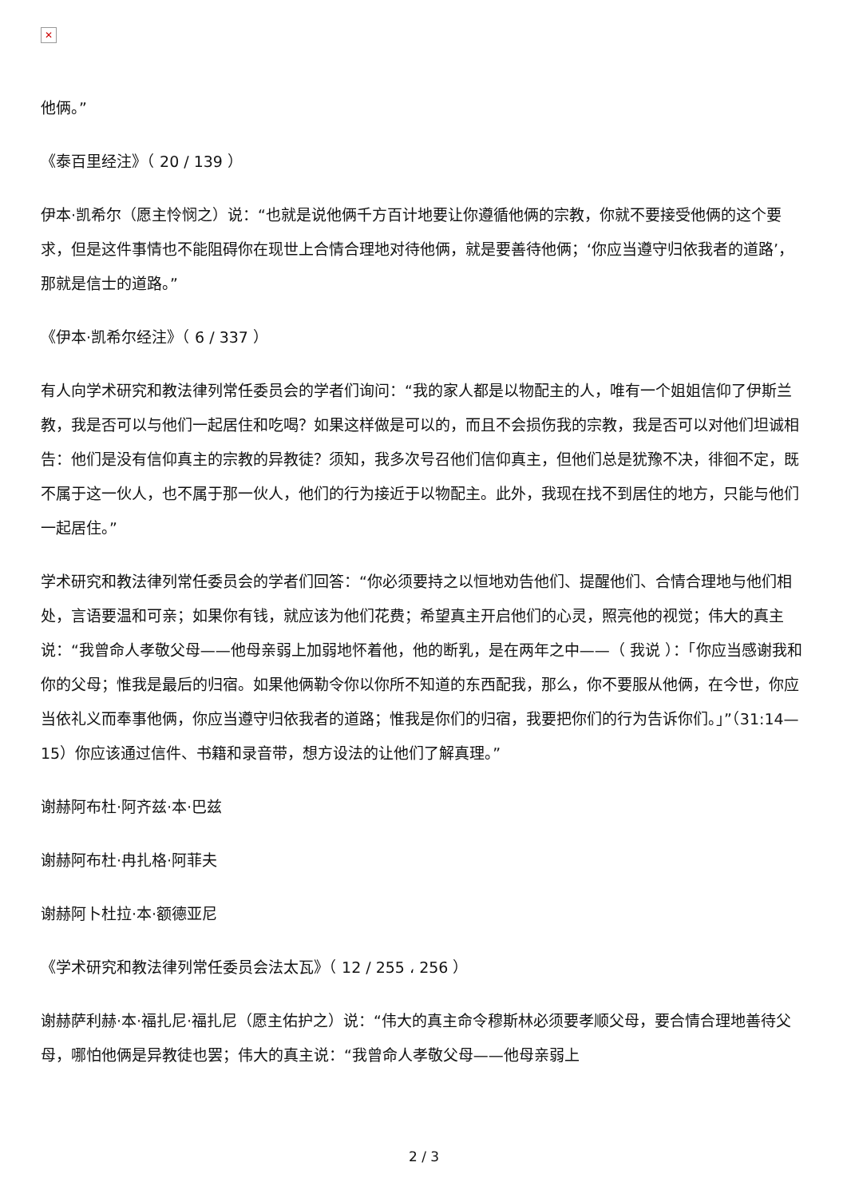✕
他俩。”
《泰百里经注》（ 20 / 139 ）
伊本·凯希尔（愿主怜悯之）说：“也就是说他俩千方百计地要让你遵循他俩的宗教，你就不要接受他俩的这个要求，但是这件事情也不能阻碍你在现世上合情合理地对待他俩，就是要善待他俩；‘你应当遵守归依我者的道路’，那就是信士的道路。”
《伊本·凯希尔经注》（ 6 / 337 ）
有人向学术研究和教法律列常任委员会的学者们询问：“我的家人都是以物配主的人，唯有一个姐姐信仰了伊斯兰教，我是否可以与他们一起居住和吃喝？如果这样做是可以的，而且不会损伤我的宗教，我是否可以对他们坦诚相告：他们是没有信仰真主的宗教的异教徒？须知，我多次号召他们信仰真主，但他们总是犹豫不决，徘徊不定，既不属于这一伙人，也不属于那一伙人，他们的行为接近于以物配主。此外，我现在找不到居住的地方，只能与他们一起居住。”
学术研究和教法律列常任委员会的学者们回答：“你必须要持之以恒地劝告他们、提醒他们、合情合理地与他们相处，言语要温和可亲；如果你有钱，就应该为他们花费；希望真主开启他们的心灵，照亮他的视觉；伟大的真主说：“我曾命人孝敬父母——他母亲弱上加弱地怀着他，他的断乳，是在两年之中——（ 我说 ）：「你应当感谢我和你的父母；惟我是最后的归宿。如果他俩勒令你以你所不知道的东西配我，那么，你不要服从他俩，在今世，你应当依礼义而奉事他俩，你应当遵守归依我者的道路；惟我是你们的归宿，我要把你们的行为告诉你们。」”（31:14—15）你应该通过信件、书籍和录音带，想方设法的让他们了解真理。”
谢赫阿布杜·阿齐兹·本·巴兹
谢赫阿布杜·冉扎格·阿菲夫
谢赫阿卜杜拉·本·额德亚尼
《学术研究和教法律列常任委员会法太瓦》（ 12 / 255 ، 256 ）
谢赫萨利赫·本·福扎尼·福扎尼（愿主佑护之）说：“伟大的真主命令穆斯林必须要孝顺父母，要合情合理地善待父母，哪怕他俩是异教徒也罢；伟大的真主说：“我曾命人孝敬父母——他母亲弱上
2 / 3